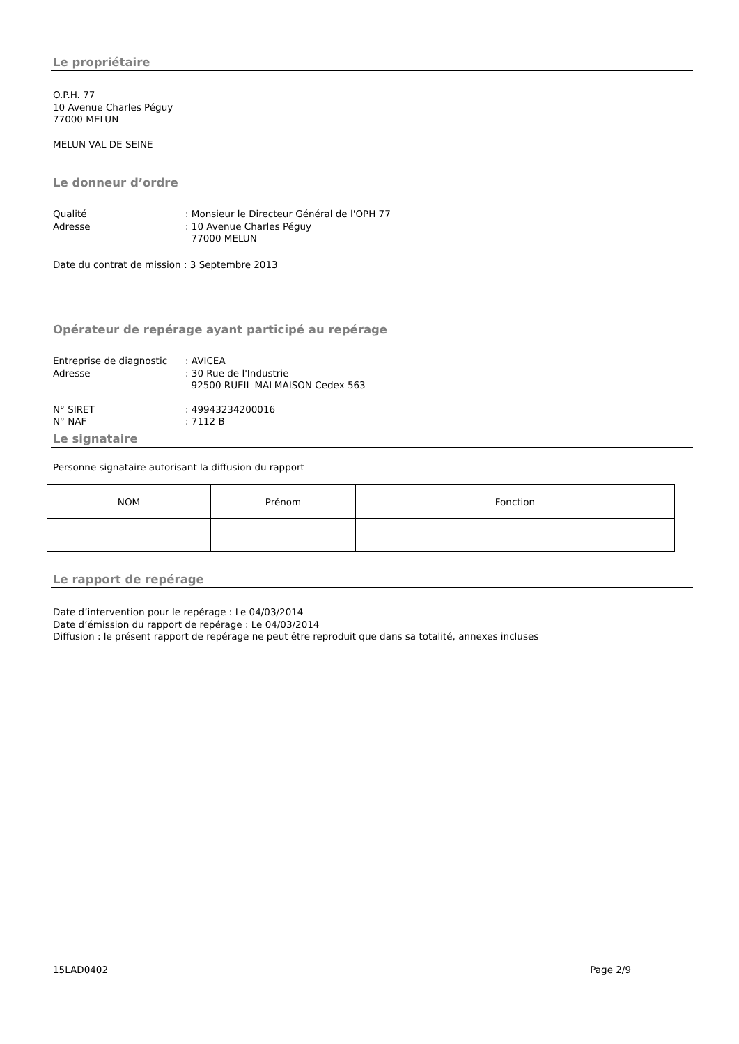Le propriétaire
O.P.H. 77
10 Avenue Charles Péguy
77000 MELUN
MELUN VAL DE SEINE
Le donneur d’ordre
Qualité: Monsieur le Directeur Général de l'OPH 77 Adresse: 10 Avenue Charles Péguy 77000 MELUN
Date du contrat de mission : 3 Septembre 2013
Opérateur de repérage ayant participé au repérage
Entreprise de diagnostic: AVICEA Adresse: 30 Rue de l'Industrie 92500 RUEIL MALMAISON Cedex 563
N° SIRET: 49943234200016 N° NAF: 7112 B
Le signataire
Personne signataire autorisant la diffusion du rapport
| NOM | Prénom | Fonction |
Le rapport de repérage
Date d’intervention pour le repérage : Le 04/03/2014
Date d’émission du rapport de repérage : Le 04/03/2014
Diffusion : le présent rapport de repérage ne peut être reproduit que dans sa totalité, annexes incluses
15LAD0402 Page 2/9